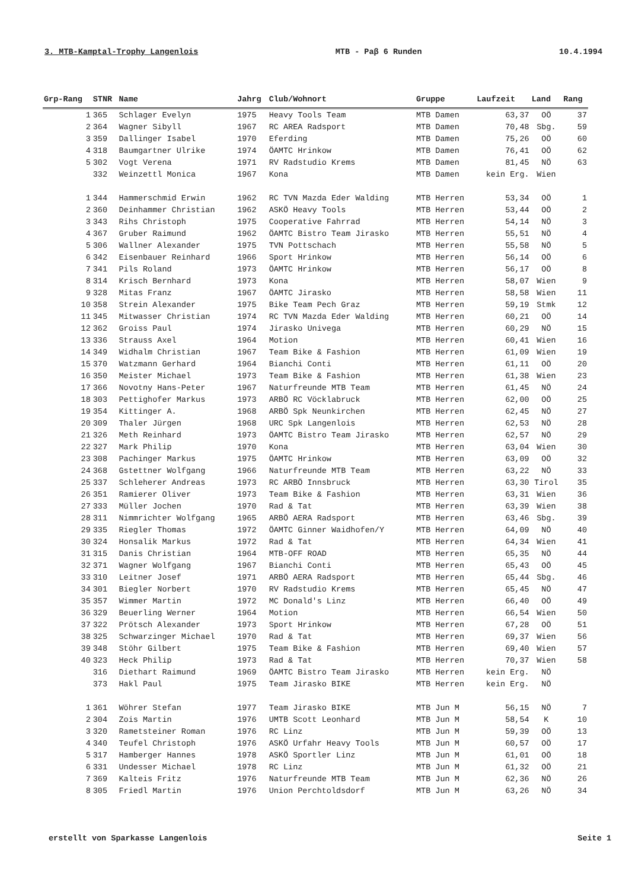3. MTB-Kamptal-Trophy Langenlois MTB - Paβ 6 Runden 10.4.1994
| Grp-Rang | STNR | Name | Jahrg | Club/Wohnort | Gruppe | Laufzeit | Land | Rang |
| --- | --- | --- | --- | --- | --- | --- | --- | --- |
| 1 | 365 | Schlager Evelyn | 1975 | Heavy Tools Team | MTB Damen | 63,37 | OÖ | 37 |
| 2 | 364 | Wagner Sibyll | 1967 | RC AREA Radsport | MTB Damen | 70,48 | Sbg. | 59 |
| 3 | 359 | Dallinger Isabel | 1970 | Eferding | MTB Damen | 75,26 | OÖ | 60 |
| 4 | 318 | Baumgartner Ulrike | 1974 | ÖAMTC Hrinkow | MTB Damen | 76,41 | OÖ | 62 |
| 5 | 302 | Vogt Verena | 1971 | RV Radstudio Krems | MTB Damen | 81,45 | NÖ | 63 |
| | 332 | Weinzettl Monica | 1967 | Kona | MTB Damen | kein Erg. | Wien | |
| 1 | 344 | Hammerschmid Erwin | 1962 | RC TVN Mazda Eder Walding | MTB Herren | 53,34 | OÖ | 1 |
| 2 | 360 | Deinhammer Christian | 1962 | ASKÖ Heavy Tools | MTB Herren | 53,44 | OÖ | 2 |
| 3 | 343 | Rihs Christoph | 1975 | Cooperative Fahrrad | MTB Herren | 54,14 | NÖ | 3 |
| 4 | 367 | Gruber Raimund | 1962 | ÖAMTC Bistro Team Jirasko | MTB Herren | 55,51 | NÖ | 4 |
| 5 | 306 | Wallner Alexander | 1975 | TVN Pottschach | MTB Herren | 55,58 | NÖ | 5 |
| 6 | 342 | Eisenbauer Reinhard | 1966 | Sport Hrinkow | MTB Herren | 56,14 | OÖ | 6 |
| 7 | 341 | Pils Roland | 1973 | ÖAMTC Hrinkow | MTB Herren | 56,17 | OÖ | 8 |
| 8 | 314 | Krisch Bernhard | 1973 | Kona | MTB Herren | 58,07 | Wien | 9 |
| 9 | 328 | Mitas Franz | 1967 | ÖAMTC Jirasko | MTB Herren | 58,58 | Wien | 11 |
| 10 | 358 | Strein Alexander | 1975 | Bike Team Pech Graz | MTB Herren | 59,19 | Stmk | 12 |
| 11 | 345 | Mitwasser Christian | 1974 | RC TVN Mazda Eder Walding | MTB Herren | 60,21 | OÖ | 14 |
| 12 | 362 | Groiss Paul | 1974 | Jirasko Univega | MTB Herren | 60,29 | NÖ | 15 |
| 13 | 336 | Strauss Axel | 1964 | Motion | MTB Herren | 60,41 | Wien | 16 |
| 14 | 349 | Widhalm Christian | 1967 | Team Bike & Fashion | MTB Herren | 61,09 | Wien | 19 |
| 15 | 370 | Watzmann Gerhard | 1964 | Bianchi Conti | MTB Herren | 61,11 | OÖ | 20 |
| 16 | 350 | Meister Michael | 1973 | Team Bike & Fashion | MTB Herren | 61,38 | Wien | 23 |
| 17 | 366 | Novotny Hans-Peter | 1967 | Naturfreunde MTB Team | MTB Herren | 61,45 | NÖ | 24 |
| 18 | 303 | Pettighofer Markus | 1973 | ARBÖ RC Vöcklabruck | MTB Herren | 62,00 | OÖ | 25 |
| 19 | 354 | Kittinger A. | 1968 | ARBÖ Spk Neunkirchen | MTB Herren | 62,45 | NÖ | 27 |
| 20 | 309 | Thaler Jürgen | 1968 | URC Spk Langenlois | MTB Herren | 62,53 | NÖ | 28 |
| 21 | 326 | Meth Reinhard | 1973 | ÖAMTC Bistro Team Jirasko | MTB Herren | 62,57 | NÖ | 29 |
| 22 | 327 | Mark Philip | 1970 | Kona | MTB Herren | 63,04 | Wien | 30 |
| 23 | 308 | Pachinger Markus | 1975 | ÖAMTC Hrinkow | MTB Herren | 63,09 | OÖ | 32 |
| 24 | 368 | Gstettner Wolfgang | 1966 | Naturfreunde MTB Team | MTB Herren | 63,22 | NÖ | 33 |
| 25 | 337 | Schleherer Andreas | 1973 | RC ARBÖ Innsbruck | MTB Herren | 63,30 | Tirol | 35 |
| 26 | 351 | Ramierer Oliver | 1973 | Team Bike & Fashion | MTB Herren | 63,31 | Wien | 36 |
| 27 | 333 | Müller Jochen | 1970 | Rad & Tat | MTB Herren | 63,39 | Wien | 38 |
| 28 | 311 | Nimmrichter Wolfgang | 1965 | ARBÖ AERA Radsport | MTB Herren | 63,46 | Sbg. | 39 |
| 29 | 335 | Riegler Thomas | 1972 | ÖAMTC Ginner Waidhofen/Y | MTB Herren | 64,09 | NÖ | 40 |
| 30 | 324 | Honsalik Markus | 1972 | Rad & Tat | MTB Herren | 64,34 | Wien | 41 |
| 31 | 315 | Danis Christian | 1964 | MTB-OFF ROAD | MTB Herren | 65,35 | NÖ | 44 |
| 32 | 371 | Wagner Wolfgang | 1967 | Bianchi Conti | MTB Herren | 65,43 | OÖ | 45 |
| 33 | 310 | Leitner Josef | 1971 | ARBÖ AERA Radsport | MTB Herren | 65,44 | Sbg. | 46 |
| 34 | 301 | Biegler Norbert | 1970 | RV Radstudio Krems | MTB Herren | 65,45 | NÖ | 47 |
| 35 | 357 | Wimmer Martin | 1972 | MC Donald's Linz | MTB Herren | 66,40 | OÖ | 49 |
| 36 | 329 | Beuerling Werner | 1964 | Motion | MTB Herren | 66,54 | Wien | 50 |
| 37 | 322 | Prötsch Alexander | 1973 | Sport Hrinkow | MTB Herren | 67,28 | OÖ | 51 |
| 38 | 325 | Schwarzinger Michael | 1970 | Rad & Tat | MTB Herren | 69,37 | Wien | 56 |
| 39 | 348 | Stöhr Gilbert | 1975 | Team Bike & Fashion | MTB Herren | 69,40 | Wien | 57 |
| 40 | 323 | Heck Philip | 1973 | Rad & Tat | MTB Herren | 70,37 | Wien | 58 |
| | 316 | Diethart Raimund | 1969 | ÖAMTC Bistro Team Jirasko | MTB Herren | kein Erg. | NÖ | |
| | 373 | Hakl Paul | 1975 | Team Jirasko BIKE | MTB Herren | kein Erg. | NÖ | |
| 1 | 361 | Wöhrer Stefan | 1977 | Team Jirasko BIKE | MTB Jun M | 56,15 | NÖ | 7 |
| 2 | 304 | Zois Martin | 1976 | UMTB Scott Leonhard | MTB Jun M | 58,54 | K | 10 |
| 3 | 320 | Rametsteiner Roman | 1976 | RC Linz | MTB Jun M | 59,39 | OÖ | 13 |
| 4 | 340 | Teufel Christoph | 1976 | ASKÖ Urfahr Heavy Tools | MTB Jun M | 60,57 | OÖ | 17 |
| 5 | 317 | Hamberger Hannes | 1978 | ASKÖ Sportler Linz | MTB Jun M | 61,01 | OÖ | 18 |
| 6 | 331 | Undesser Michael | 1978 | RC Linz | MTB Jun M | 61,32 | OÖ | 21 |
| 7 | 369 | Kalteis Fritz | 1976 | Naturfreunde MTB Team | MTB Jun M | 62,36 | NÖ | 26 |
| 8 | 305 | Friedl Martin | 1976 | Union Perchtoldsdorf | MTB Jun M | 63,26 | NÖ | 34 |
erstellt von Sparkasse Langenlois Seite 1